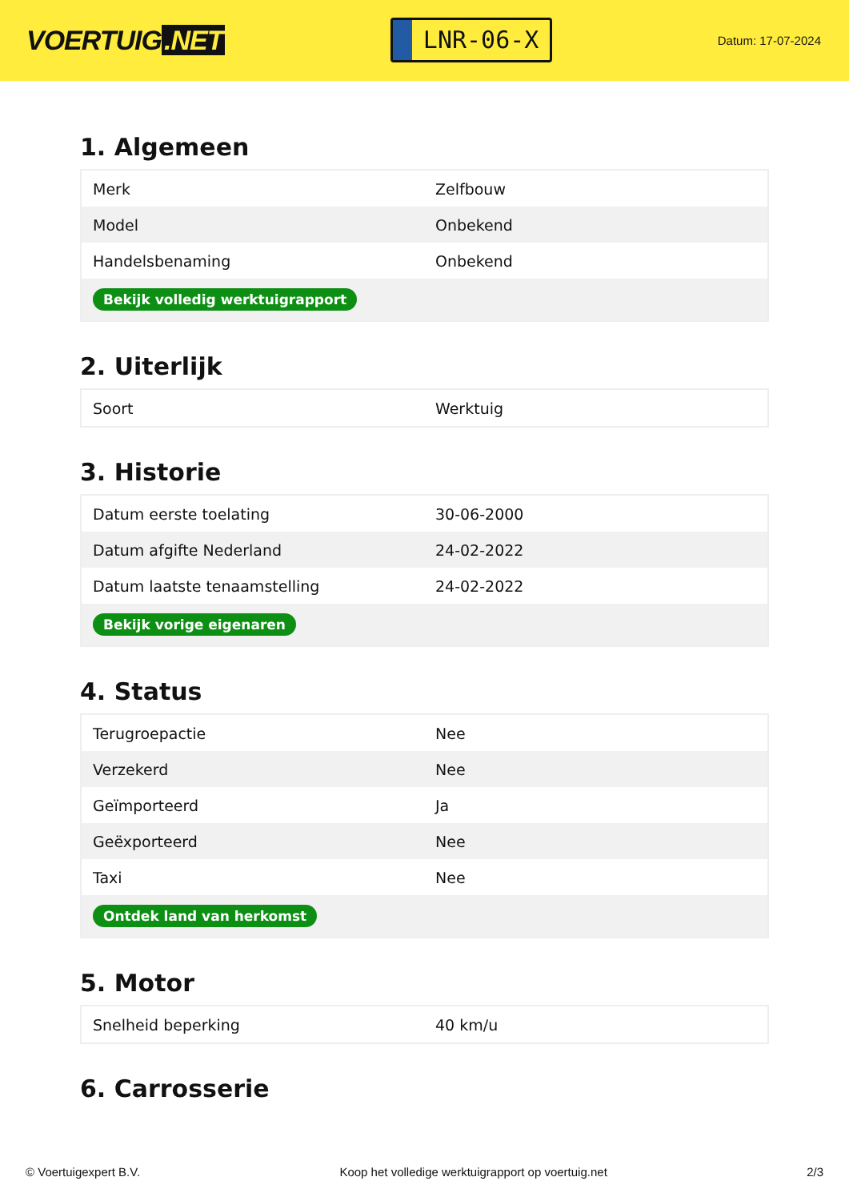VOERTUIG.NET
LNR-06-X
Datum: 17-07-2024
1. Algemeen
| Merk | Zelfbouw |
| Model | Onbekend |
| Handelsbenaming | Onbekend |
| Bekijk volledig werktuigrapport | |
2. Uiterlijk
| Soort | Werktuig |
3. Historie
| Datum eerste toelating | 30-06-2000 |
| Datum afgifte Nederland | 24-02-2022 |
| Datum laatste tenaamstelling | 24-02-2022 |
| Bekijk vorige eigenaren | |
4. Status
| Terugroepactie | Nee |
| Verzekerd | Nee |
| Geïmporteerd | Ja |
| Geëxporteerd | Nee |
| Taxi | Nee |
| Ontdek land van herkomst | |
5. Motor
| Snelheid beperking | 40 km/u |
6. Carrosserie
© Voertuigexpert B.V. Koop het volledige werktuigrapport op voertuig.net 2/3